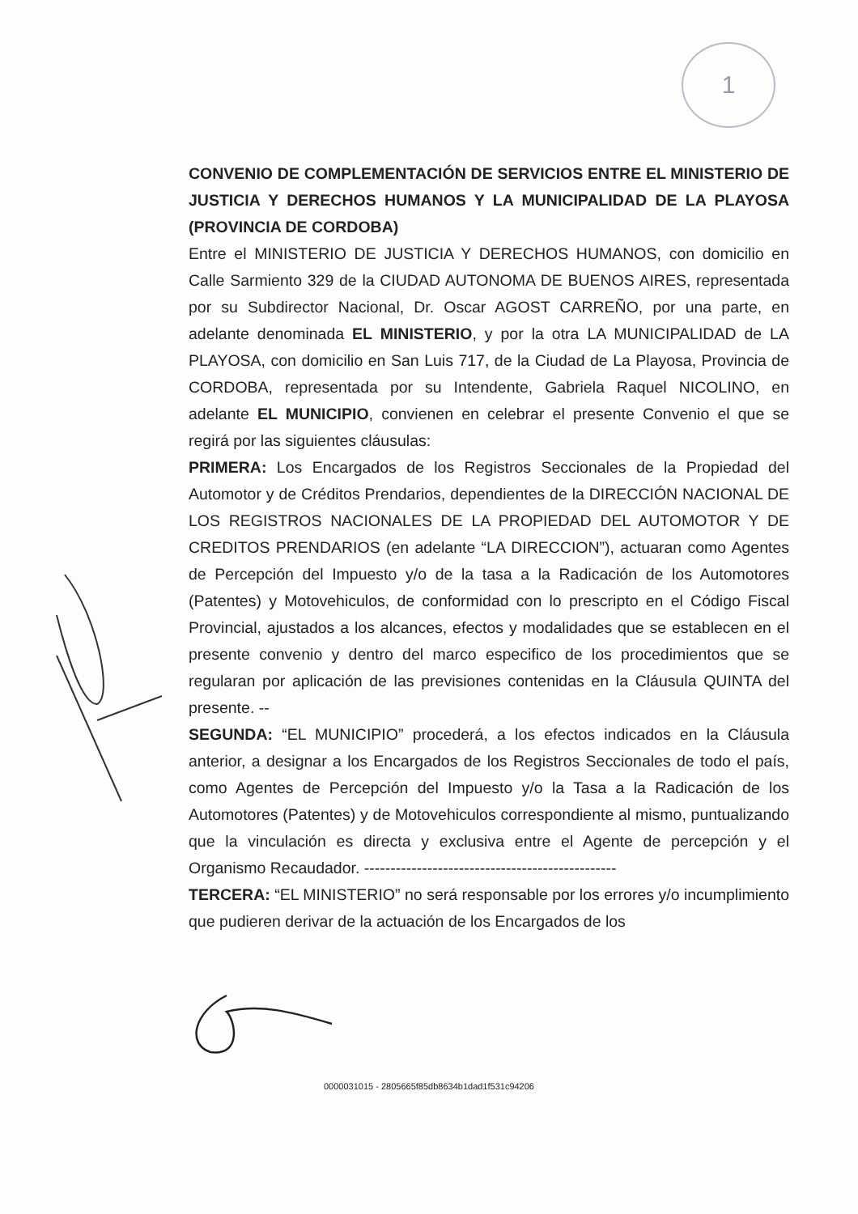1
CONVENIO DE COMPLEMENTACIÓN DE SERVICIOS ENTRE EL MINISTERIO DE JUSTICIA Y DERECHOS HUMANOS Y LA MUNICIPALIDAD DE LA PLAYOSA (PROVINCIA DE CORDOBA)
Entre el MINISTERIO DE JUSTICIA Y DERECHOS HUMANOS, con domicilio en Calle Sarmiento 329 de la CIUDAD AUTONOMA DE BUENOS AIRES, representada por su Subdirector Nacional, Dr. Oscar AGOST CARREÑO, por una parte, en adelante denominada EL MINISTERIO, y por la otra LA MUNICIPALIDAD de LA PLAYOSA, con domicilio en San Luis 717, de la Ciudad de La Playosa, Provincia de CORDOBA, representada por su Intendente, Gabriela Raquel NICOLINO, en adelante EL MUNICIPIO, convienen en celebrar el presente Convenio el que se regirá por las siguientes cláusulas:
PRIMERA: Los Encargados de los Registros Seccionales de la Propiedad del Automotor y de Créditos Prendarios, dependientes de la DIRECCIÓN NACIONAL DE LOS REGISTROS NACIONALES DE LA PROPIEDAD DEL AUTOMOTOR Y DE CREDITOS PRENDARIOS (en adelante “LA DIRECCION”), actuaran como Agentes de Percepción del Impuesto y/o de la tasa a la Radicación de los Automotores (Patentes) y Motovehiculos, de conformidad con lo prescripto en el Código Fiscal Provincial, ajustados a los alcances, efectos y modalidades que se establecen en el presente convenio y dentro del marco especifico de los procedimientos que se regularan por aplicación de las previsiones contenidas en la Cláusula QUINTA del presente. --
SEGUNDA: “EL MUNICIPIO” procederá, a los efectos indicados en la Cláusula anterior, a designar a los Encargados de los Registros Seccionales de todo el país, como Agentes de Percepción del Impuesto y/o la Tasa a la Radicación de los Automotores (Patentes) y de Motovehiculos correspondiente al mismo, puntualizando que la vinculación es directa y exclusiva entre el Agente de percepción y el Organismo Recaudador. ------------------------------------------------
TERCERA: “EL MINISTERIO” no será responsable por los errores y/o incumplimiento que pudieren derivar de la actuación de los Encargados de los
0000031015 - 2805665f85db8634b1dad1f531c94206